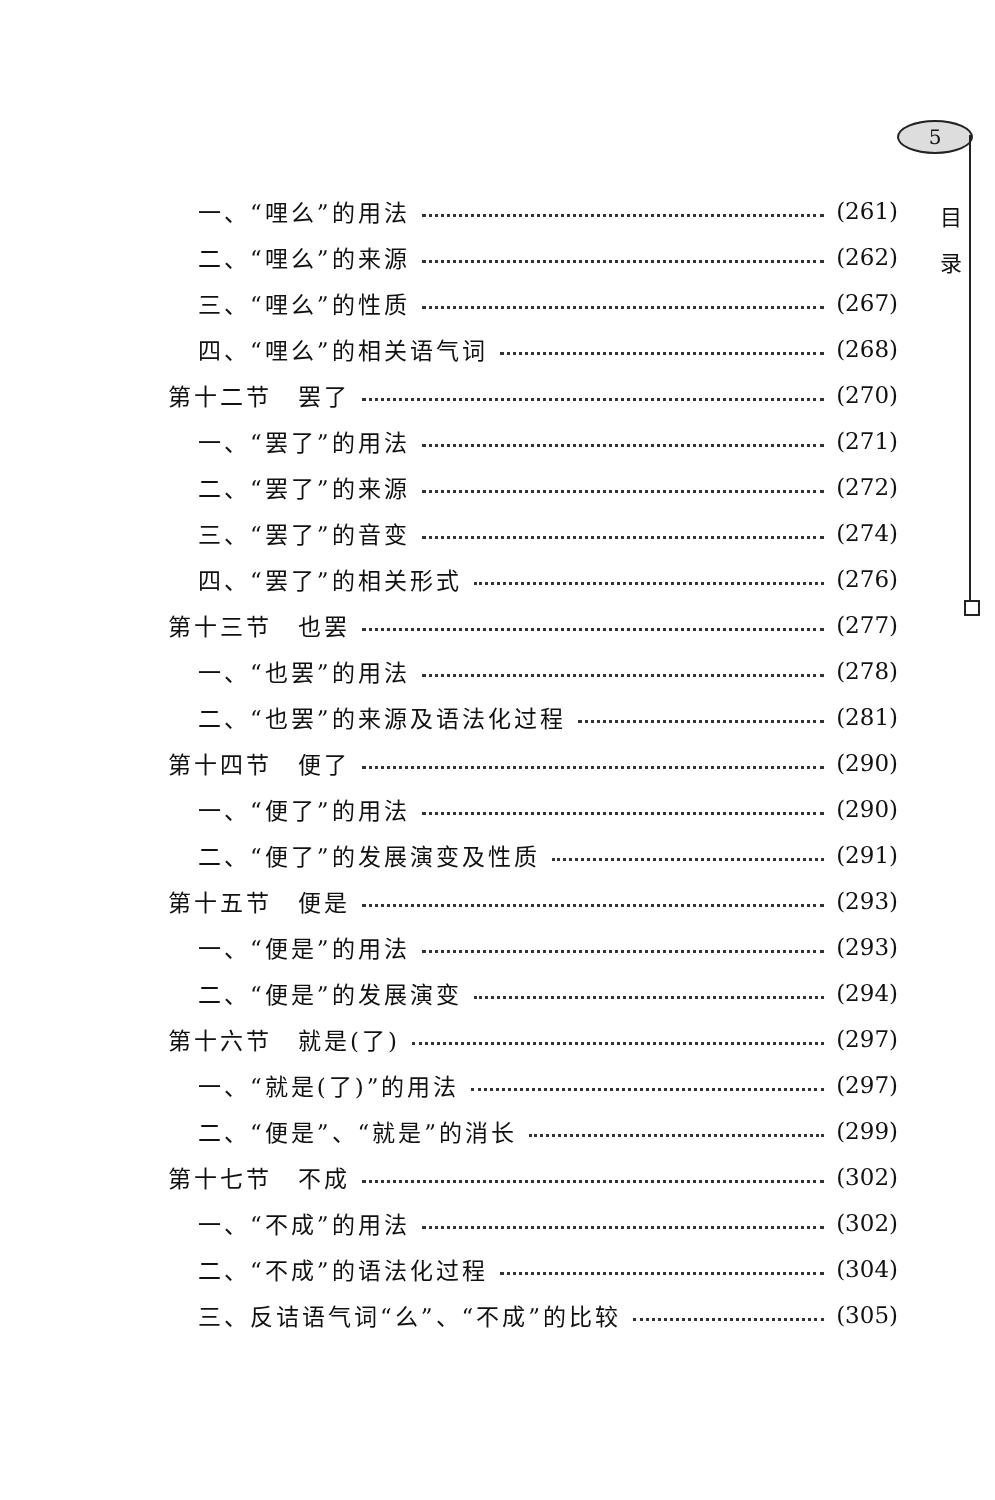5
目
录
一、“哩么”的用法 (261)
二、“哩么”的来源 (262)
三、“哩么”的性质 (267)
四、“哩么”的相关语气词 (268)
第十二节　罢了 (270)
一、“罢了”的用法 (271)
二、“罢了”的来源 (272)
三、“罢了”的音变 (274)
四、“罢了”的相关形式 (276)
第十三节　也罢 (277)
一、“也罢”的用法 (278)
二、“也罢”的来源及语法化过程 (281)
第十四节　便了 (290)
一、“便了”的用法 (290)
二、“便了”的发展演变及性质 (291)
第十五节　便是 (293)
一、“便是”的用法 (293)
二、“便是”的发展演变 (294)
第十六节　就是(了) (297)
一、“就是(了)”的用法 (297)
二、“便是”、“就是”的消长 (299)
第十七节　不成 (302)
一、“不成”的用法 (302)
二、“不成”的语法化过程 (304)
三、反诘语气词“么”、“不成”的比较 (305)